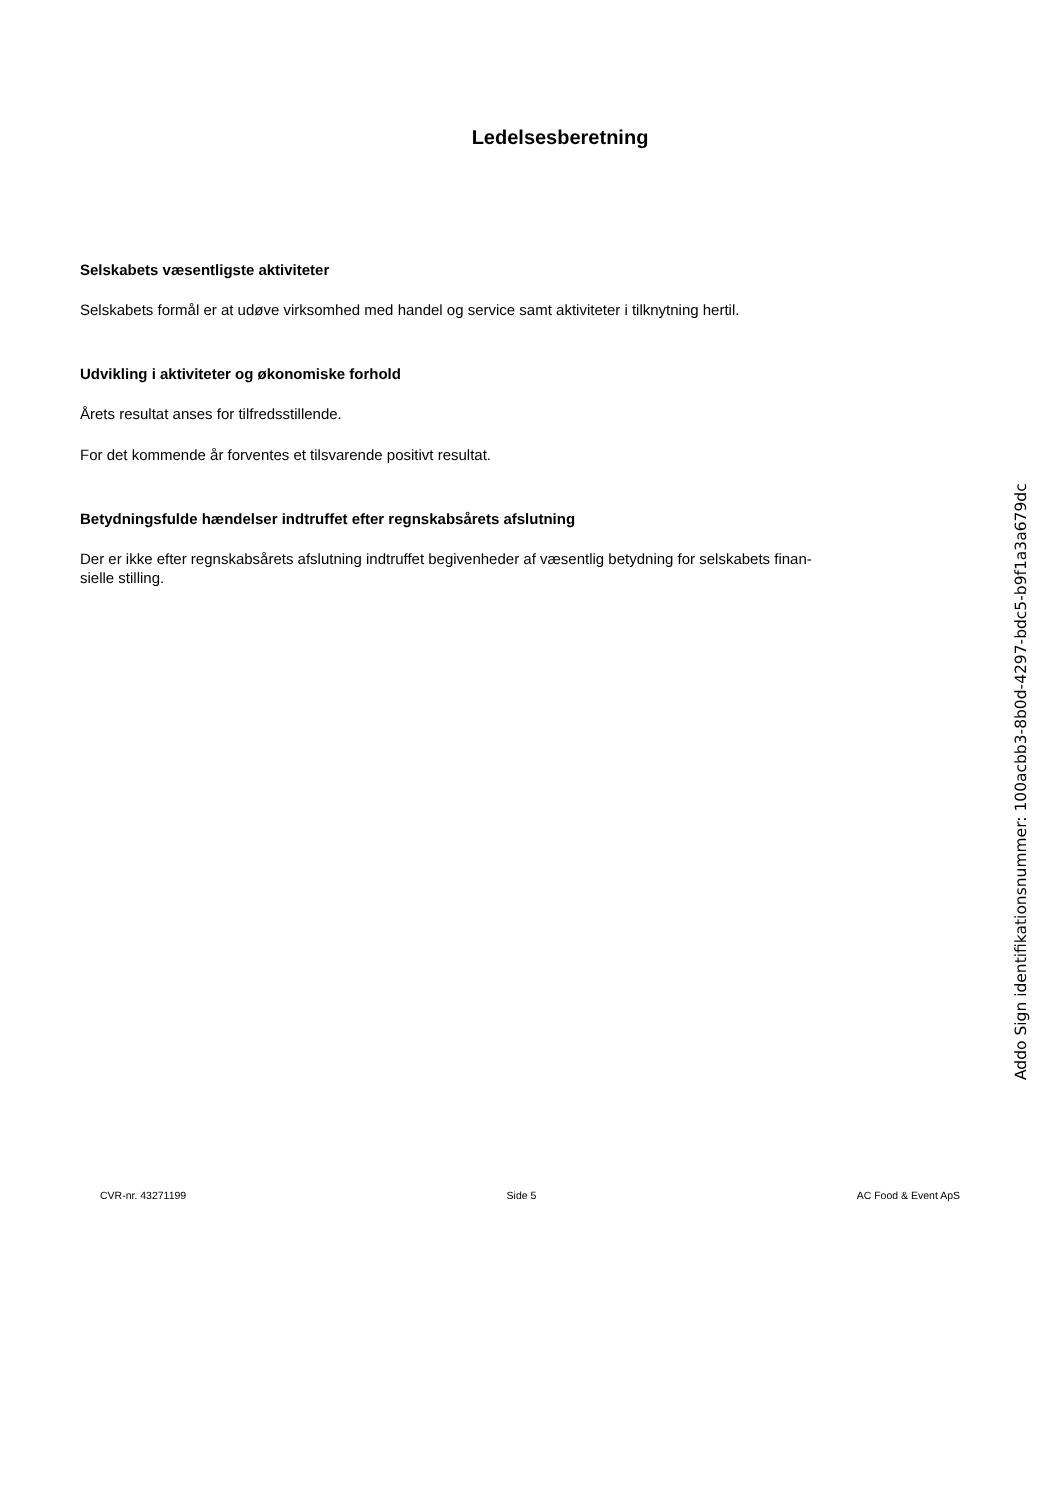Ledelsesberetning
Selskabets væsentligste aktiviteter
Selskabets formål er at udøve virksomhed med handel og service samt aktiviteter i tilknytning hertil.
Udvikling i aktiviteter og økonomiske forhold
Årets resultat anses for tilfredsstillende.
For det kommende år forventes et tilsvarende positivt resultat.
Betydningsfulde hændelser indtruffet efter regnskabsårets afslutning
Der er ikke efter regnskabsårets afslutning indtruffet begivenheder af væsentlig betydning for selskabets finan-
sielle stilling.
Addo Sign identifikationsnummer: 100acbb3-8b0d-4297-bdc5-b9f1a3a679dc
CVR-nr. 43271199 Side 5 AC Food & Event ApS